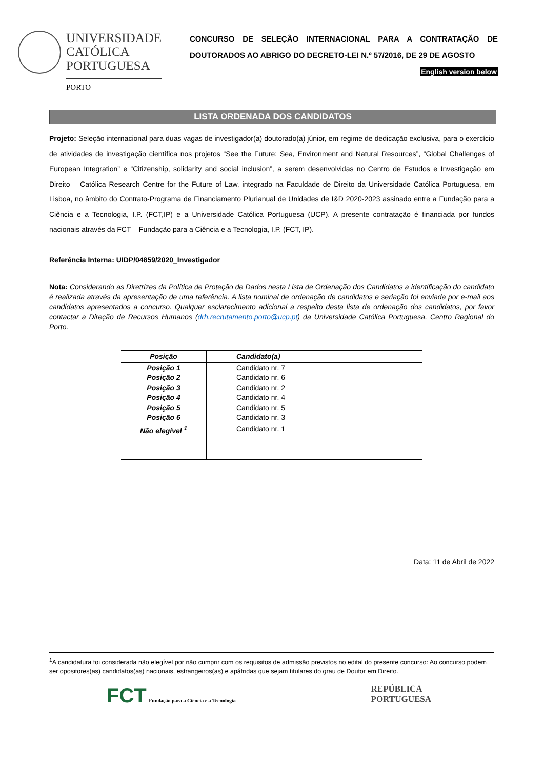UNIVERSIDADE
CATÓLICA
PORTUGUESA
PORTO
CONCURSO DE SELEÇÃO INTERNACIONAL PARA A CONTRATAÇÃO DE DOUTORADOS AO ABRIGO DO DECRETO-LEI N.º 57/2016, DE 29 DE AGOSTO
English version below
LISTA ORDENADA DOS CANDIDATOS
Projeto: Seleção internacional para duas vagas de investigador(a) doutorado(a) júnior, em regime de dedicação exclusiva, para o exercício de atividades de investigação científica nos projetos “See the Future: Sea, Environment and Natural Resources”, “Global Challenges of European Integration” e “Citizenship, solidarity and social inclusion”, a serem desenvolvidas no Centro de Estudos e Investigação em Direito – Católica Research Centre for the Future of Law, integrado na Faculdade de Direito da Universidade Católica Portuguesa, em Lisboa, no âmbito do Contrato-Programa de Financiamento Plurianual de Unidades de I&D 2020-2023 assinado entre a Fundação para a Ciência e a Tecnologia, I.P. (FCT,IP) e a Universidade Católica Portuguesa (UCP). A presente contratação é financiada por fundos nacionais através da FCT – Fundação para a Ciência e a Tecnologia, I.P. (FCT, IP).
Referência Interna: UIDP/04859/2020_Investigador
Nota: Considerando as Diretrizes da Política de Proteção de Dados nesta Lista de Ordenação dos Candidatos a identificação do candidato é realizada através da apresentação de uma referência. A lista nominal de ordenação de candidatos e seriação foi enviada por e-mail aos candidatos apresentados a concurso. Qualquer esclarecimento adicional a respeito desta lista de ordenação dos candidatos, por favor contactar a Direção de Recursos Humanos (drh.recrutamento.porto@ucp.pt) da Universidade Católica Portuguesa, Centro Regional do Porto.
| Posição | Candidato(a) |
| --- | --- |
| Posição 1 | Candidato nr. 7 |
| Posição 2 | Candidato nr. 6 |
| Posição 3 | Candidato nr. 2 |
| Posição 4 | Candidato nr. 4 |
| Posição 5 | Candidato nr. 5 |
| Posição 6 | Candidato nr. 3 |
| Não elegível <sup>1</sup> | Candidato nr. 1 |
Data: 11 de Abril de 2022
<sup>1</sup> A candidatura foi considerada não elegível por não cumprir com os requisitos de admissão previstos no edital do presente concurso: Ao concurso podem ser opositores(as) candidatos(as) nacionais, estrangeiros(as) e apátridas que sejam titulares do grau de Doutor em Direito.
FCT Fundação para a Ciência e a Tecnologia
REPÚBLICA
PORTUGUESA